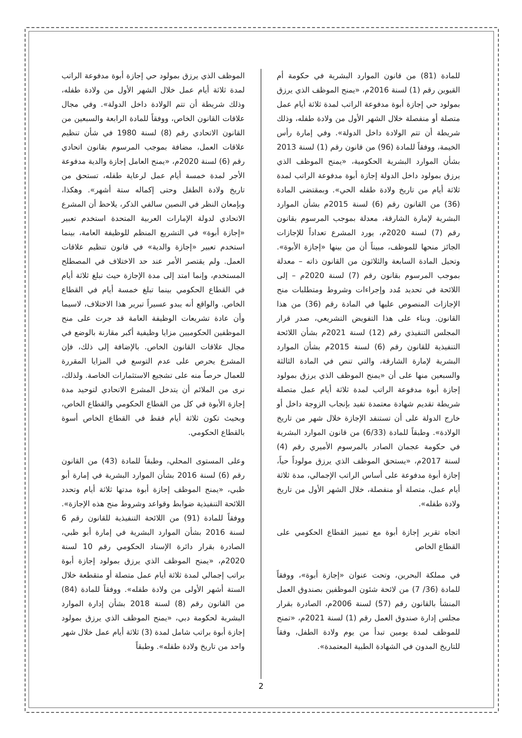الموظف الذي يرزق بمولود حي إجازة أبوة مدفوعة الراتب لمدة ثلاثة أيام عمل خلال الشهر الأول من ولادة طفله، وذلك شريطة أن تتم الولادة داخل الدولة». وفي مجال علاقات القانون الخاص، ووفقاً للمادة الرابعة والسبعين من القانون الاتحادي رقم (8) لسنة 1980 في شأن تنظيم علاقات العمل، مضافة بموجب المرسوم بقانون اتحادي رقم (6) لسنة 2020م، «يمنح العامل إجازة والدية مدفوعة الأجر لمدة خمسة أيام عمل لرعاية طفله، تستحق من تاريخ ولادة الطفل وحتى إكماله ستة أشهر». وهكذا، وبإمعان النظر في النصين سالفي الذكر، يلاحظ أن المشرع الاتحادي لدولة الإمارات العربية المتحدة استخدم تعبير «إجازة أبوة» في التشريع المنظم للوظيفة العامة، بينما استخدم تعبير «إجازة والدية» في قانون تنظيم علاقات العمل. ولم يقتصر الأمر عند حد الاختلاف في المصطلح المستخدم، وإنما امتد إلى مدة الإجازة حيث تبلغ ثلاثة أيام في القطاع الحكومي بينما تبلغ خمسة أيام في القطاع الخاص. والواقع أنه يبدو عسيراً تبرير هذا الاختلاف، لاسيما وأن عادة تشريعات الوظيفة العامة قد جرت على منح الموظفين الحكوميين مزايا وظيفية أكبر مقارنة بالوضع في مجال علاقات القانون الخاص. بالإضافة إلى ذلك، فإن المشرع يحرص على عدم التوسع في المزايا المقررة للعمال حرصاً منه على تشجيع الاستثمارات الخاصة. ولذلك، نرى من الملائم أن يتدخل المشرع الاتحادي لتوحيد مدة إجازة الأبوة في كل من القطاع الحكومي والقطاع الخاص، وبحيث تكون ثلاثة أيام فقط في القطاع الخاص أسوة بالقطاع الحكومي.
وعلى المستوى المحلي، وطبقاً للمادة (43) من القانون رقم (6) لسنة 2016 بشأن الموارد البشرية في إمارة أبو ظبي، «يمنح الموظف إجازة أبوة مدتها ثلاثة أيام وتحدد اللائحة التنفيذية ضوابط وقواعد وشروط منح هذه الإجازة». ووفقاً للمادة (91) من اللائحة التنفيذية للقانون رقم 6 لسنة 2016 بشأن الموارد البشرية في إمارة أبو ظبي، الصادرة بقرار دائرة الإسناد الحكومي رقم 10 لسنة 2020م، «يمنح الموظف الذي يرزق بمولود إجازة أبوة براتب إجمالي لمدة ثلاثة أيام عمل متصلة أو متقطعة خلال الستة أشهر الأولى من ولادة طفله». ووفقاً للمادة (84) من القانون رقم (8) لسنة 2018 بشأن إدارة الموارد البشرية لحكومة دبي، «يمنح الموظف الذي يرزق بمولود إجازة أبوة براتب شامل لمدة (3) ثلاثة أيام عمل خلال شهر واحد من تاريخ ولادة طفله». وطبقاً
للمادة (81) من قانون الموارد البشرية في حكومة أم القيوين رقم (1) لسنة 2016م، «يمنح الموظف الذي يرزق بمولود حي إجازة أبوة مدفوعة الراتب لمدة ثلاثة أيام عمل متصلة أو منفصلة خلال الشهر الأول من ولادة طفله، وذلك شريطة أن تتم الولادة داخل الدولة». وفي إمارة رأس الخيمة، ووفقاً للمادة (96) من قانون رقم (1) لسنة 2013 بشأن الموارد البشرية الحكومية، «يمنح الموظف الذي يرزق بمولود داخل الدولة إجازة أبوة مدفوعة الراتب لمدة ثلاثة أيام من تاريخ ولادة طفله الحي». وبمقتضى المادة (36) من القانون رقم (6) لسنة 2015م بشأن الموارد البشرية لإمارة الشارقة، معدلة بموجب المرسوم بقانون رقم (7) لسنة 2020م، يورد المشرع تعداداً للإجازات الجائز منحها للموظف، مبيناً أن من بينها «إجازة الأبوة». وتحيل المادة السابعة والثلاثون من القانون ذاته – معدلة بموجب المرسوم بقانون رقم (7) لسنة 2020م – إلى اللائحة في تحديد مُدد وإجراءات وشروط ومتطلبات منح الإجازات المنصوص عليها في المادة رقم (36) من هذا القانون. وبناء على هذا التفويض التشريعي، صدر قرار المجلس التنفيذي رقم (12) لسنة 2021م بشأن اللائحة التنفيذية للقانون رقم (6) لسنة 2015م بشأن الموارد البشرية لإمارة الشارقة، والتي تنص في المادة الثالثة والسبعين منها على أن «يمنح الموظف الذي يرزق بمولود إجازة أبوة مدفوعة الراتب لمدة ثلاثة أيام عمل متصلة شريطة تقديم شهادة معتمدة تفيد بإنجاب الزوجة داخل أو خارج الدولة على أن تستنفد الإجازة خلال شهر من تاريخ الولادة». وطبقاً للمادة (6/33) من قانون الموارد البشرية في حكومة عجمان الصادر بالمرسوم الأميري رقم (4) لسنة 2017م، «يستحق الموظف الذي يرزق مولوداً حياً، إجازة أبوة مدفوعة على أساس الراتب الإجمالي، مدة ثلاثة أيام عمل، متصلة أو منفصلة، خلال الشهر الأول من تاريخ ولادة طفله».
اتجاه تقرير إجازة أبوة مع تمييز القطاع الحكومي على القطاع الخاص
في مملكة البحرين، وتحت عنوان «إجازة أبوة»، ووفقاً للمادة (36/ 7) من لائحة شئون الموظفين بصندوق العمل المنشأ بالقانون رقم (57) لسنة 2006م، الصادرة بقرار مجلس إدارة صندوق العمل رقم (1) لسنة 2021م، «تمنح للموظف لمدة يومين تبدأ من يوم ولادة الطفل، وفقاً للتاريخ المدون في الشهادة الطبية المعتمدة».
2